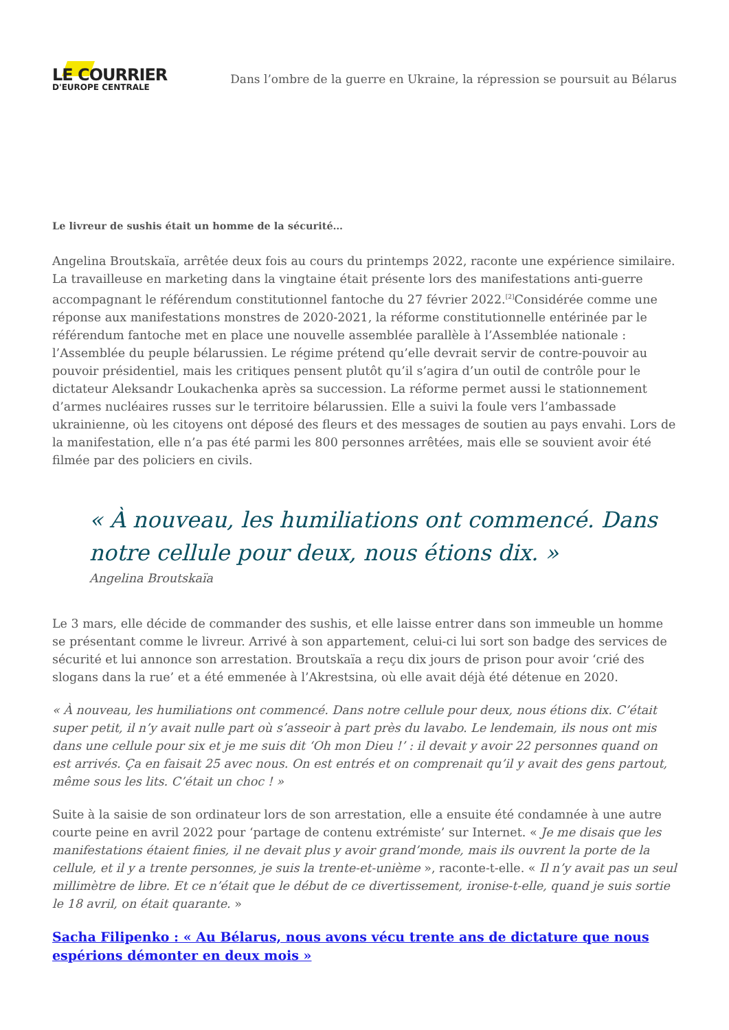LE COURRIER
D'EUROPE CENTRALE
Dans l’ombre de la guerre en Ukraine, la répression se poursuit au Bélarus
Le livreur de sushis était un homme de la sécurité…
Angelina Broutskaïa, arrêtée deux fois au cours du printemps 2022, raconte une expérience similaire. La travailleuse en marketing dans la vingtaine était présente lors des manifestations anti-guerre accompagnant le référendum constitutionnel fantoche du 27 février 2022.<sup>[2]</sup>Considérée comme une réponse aux manifestations monstres de 2020-2021, la réforme constitutionnelle entérinée par le référendum fantoche met en place une nouvelle assemblée parallèle à l’Assemblée nationale : l’Assemblée du peuple bélarussien. Le régime prétend qu’elle devrait servir de contre-pouvoir au pouvoir présidentiel, mais les critiques pensent plutôt qu’il s’agira d’un outil de contrôle pour le dictateur Aleksandr Loukachenka après sa succession. La réforme permet aussi le stationnement d’armes nucléaires russes sur le territoire bélarussien. Elle a suivi la foule vers l’ambassade ukrainienne, où les citoyens ont déposé des fleurs et des messages de soutien au pays envahi. Lors de la manifestation, elle n’a pas été parmi les 800 personnes arrêtées, mais elle se souvient avoir été filmée par des policiers en civils.
« À nouveau, les humiliations ont commencé. Dans notre cellule pour deux, nous étions dix. »
Angelina Broutskaïa
Le 3 mars, elle décide de commander des sushis, et elle laisse entrer dans son immeuble un homme se présentant comme le livreur. Arrivé à son appartement, celui-ci lui sort son badge des services de sécurité et lui annonce son arrestation. Broutskaïa a reçu dix jours de prison pour avoir ‘crié des slogans dans la rue’ et a été emmenée à l’Akrestsina, où elle avait déjà été détenue en 2020.
« À nouveau, les humiliations ont commencé. Dans notre cellule pour deux, nous étions dix. C’était super petit, il n’y avait nulle part où s’asseoir à part près du lavabo. Le lendemain, ils nous ont mis dans une cellule pour six et je me suis dit ‘Oh mon Dieu !’ : il devait y avoir 22 personnes quand on est arrivés. Ça en faisait 25 avec nous. On est entrés et on comprenait qu’il y avait des gens partout, même sous les lits. C’était un choc ! »
Suite à la saisie de son ordinateur lors de son arrestation, elle a ensuite été condamnée à une autre courte peine en avril 2022 pour ‘partage de contenu extrémiste’ sur Internet. « Je me disais que les manifestations étaient finies, il ne devait plus y avoir grand’monde, mais ils ouvrent la porte de la cellule, et il y a trente personnes, je suis la trente-et-unième », raconte-t-elle. « Il n’y avait pas un seul millimètre de libre. Et ce n’était que le début de ce divertissement, ironise-t-elle, quand je suis sortie le 18 avril, on était quarante. »
Sacha Filipenko : « Au Bélarus, nous avons vécu trente ans de dictature que nous espérions démonter en deux mois »